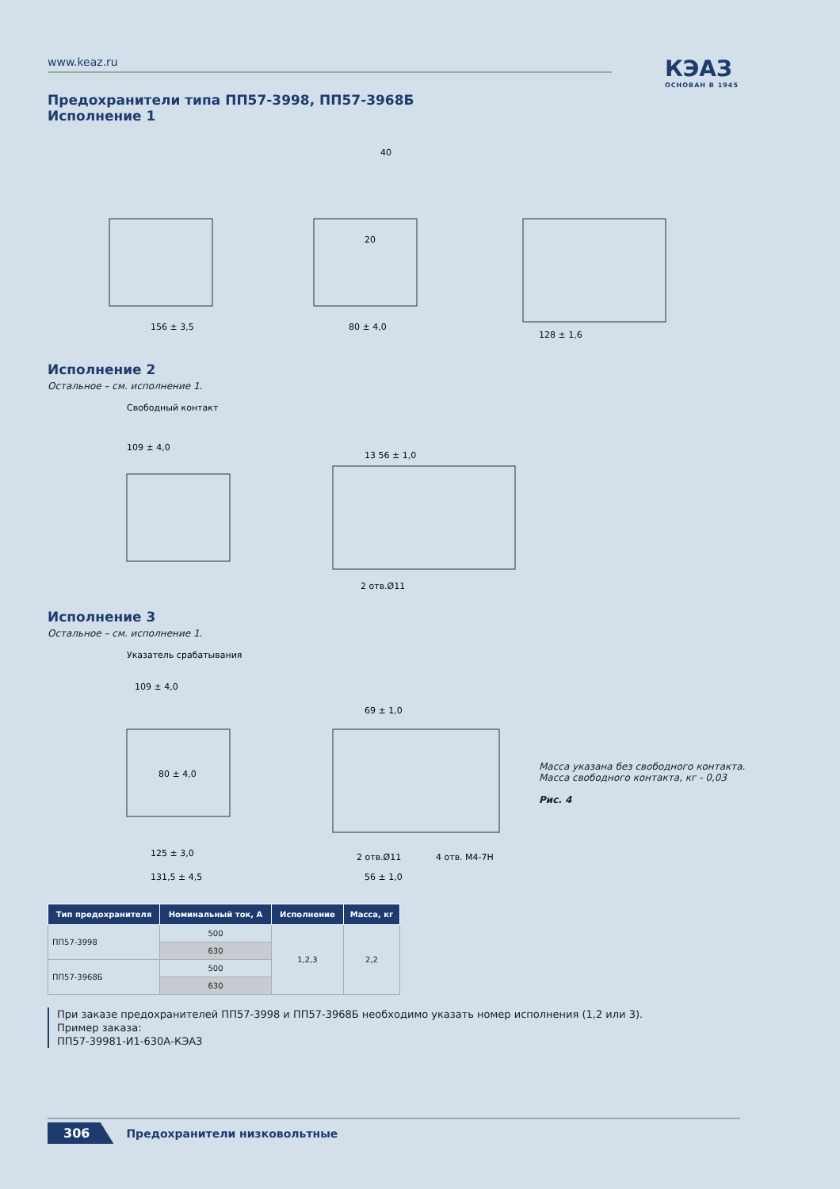www.keaz.ru
КЭАЗ
ОСНОВАН В 1945
Предохранители типа ПП57-3998, ПП57-3968Б
Исполнение 1
156 ± 3,5
80 ± 4,0
128 ± 1,6
40
20
Исполнение 2
Остальное – см. исполнение 1.
Свободный контакт
109 ± 4,0
13 56 ± 1,0
2 отв.Ø11
Исполнение 3
Остальное – см. исполнение 1.
Указатель срабатывания
109 ± 4,0
80 ± 4,0
125 ± 3,0
131,5 ± 4,5
69 ± 1,0
2 отв.Ø11
4 отв. М4-7Н
56 ± 1,0
Масса указана без свободного контакта.
Масса свободного контакта, кг - 0,03
Рис. 4
| Тип предохранителя | Номинальный ток, А | Исполнение | Масса, кг |
| --- | --- | --- | --- |
| ПП57-3998 | 500 | 1,2,3 | 2,2 |
| | 630 | | |
| ПП57-3968Б | 500 | | |
| | 630 | | |
При заказе предохранителей ПП57-3998 и ПП57-3968Б необходимо указать номер исполнения (1,2 или 3).
Пример заказа:
ПП57-39981-И1-630А-КЭАЗ
306 Предохранители низковольтные